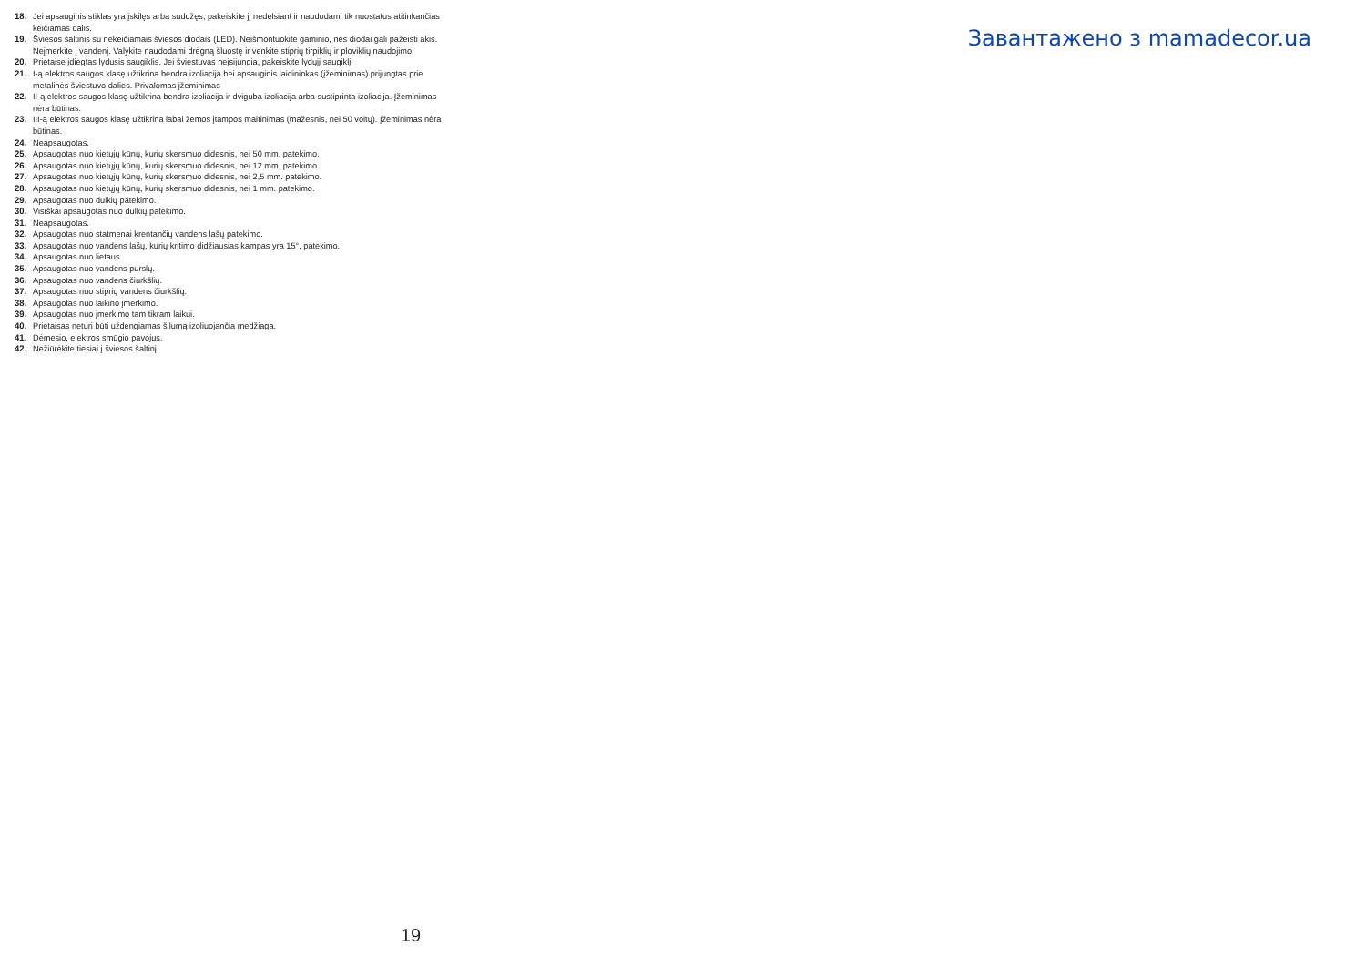18. Jei apsauginis stiklas yra įskilęs arba sudužęs, pakeiskite jį nedelsiant ir naudodami tik nuostatus atitinkančias keičiamas dalis.
19. Šviesos šaltinis su nekeičiamais šviesos diodais (LED). Neišmontuokite gaminio, nes diodai gali pažeisti akis. Neįmerkite į vandenį. Valykite naudodami drėgną šluostę ir venkite stiprių tirpiklių ir ploviklių naudojimo.
20. Prietaise įdiegtas lydusis saugiklis. Jei šviestuvas neįsijungia, pakeiskite lydųjį saugiklį.
21. I-ą elektros saugos klasę užtikrina bendra izoliacija bei apsauginis laidininkas (įžeminimas) prijungtas prie metalinės šviestuvo dalies. Privalomas įžeminimas
22. II-ą elektros saugos klasę užtikrina bendra izoliacija ir dviguba izoliacija arba sustiprinta izoliacija. Įžeminimas nėra būtinas.
23. III-ą elektros saugos klasę užtikrina labai žemos įtampos maitinimas (mažesnis, nei 50 voltų). Įžeminimas nėra būtinas.
24. Neapsaugotas.
25. Apsaugotas nuo kietųjų kūnų, kurių skersmuo didesnis, nei 50 mm. patekimo.
26. Apsaugotas nuo kietųjų kūnų, kurių skersmuo didesnis, nei 12 mm. patekimo.
27. Apsaugotas nuo kietųjų kūnų, kurių skersmuo didesnis, nei 2,5 mm. patekimo.
28. Apsaugotas nuo kietųjų kūnų, kurių skersmuo didesnis, nei 1 mm. patekimo.
29. Apsaugotas nuo dulkių patekimo.
30. Visiškai apsaugotas nuo dulkių patekimo.
31. Neapsaugotas.
32. Apsaugotas nuo statmenai krentančių vandens lašų patekimo.
33. Apsaugotas nuo vandens lašų, kurių kritimo didžiausias kampas yra 15°, patekimo.
34. Apsaugotas nuo lietaus.
35. Apsaugotas nuo vandens purslų.
36. Apsaugotas nuo vandens čiurkšlių.
37. Apsaugotas nuo stiprių vandens čiurkšlių.
38. Apsaugotas nuo laikino įmerkimo.
39. Apsaugotas nuo įmerkimo tam tikram laikui.
40. Prietaisas neturi būti uždengiamas šilumą izoliuojančia medžiaga.
41. Dėmesio, elektros smūgio pavojus.
42. Nežiūrėkite tiesiai į šviesos šaltinį.
Завантажено з mamadecor.ua
19